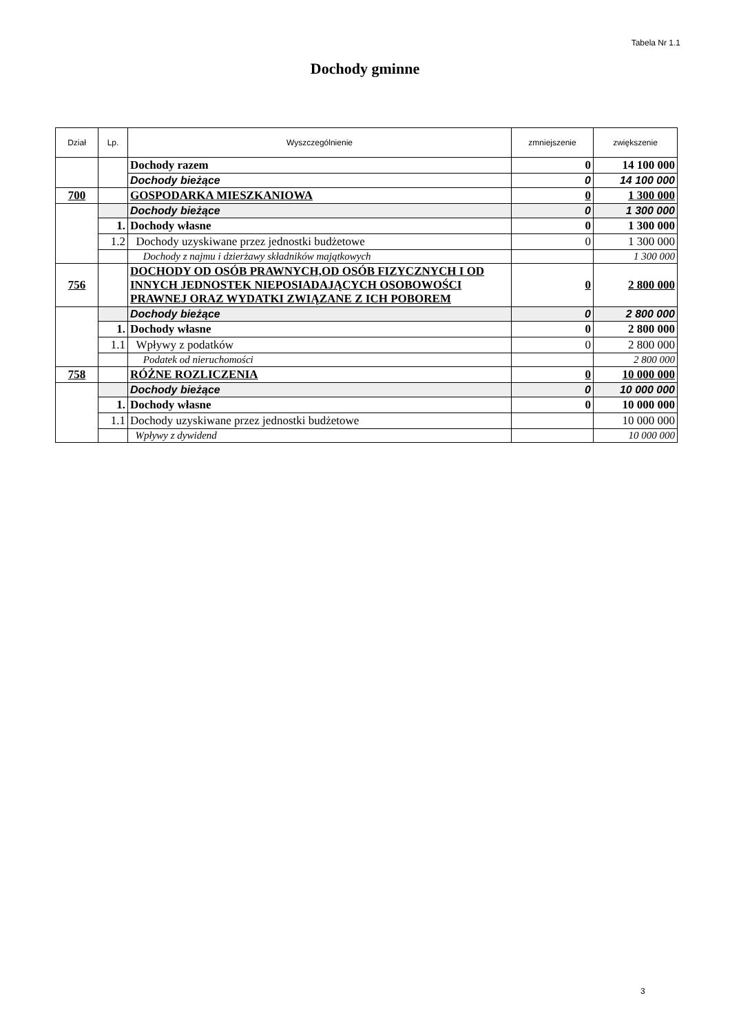Tabela Nr 1.1
Dochody gminne
| Dział | Lp. | Wyszczególnienie | zmniejszenie | zwiększenie |
| --- | --- | --- | --- | --- |
| | | Dochody razem | 0 | 14 100 000 |
| | | Dochody bieżące | 0 | 14 100 000 |
| 700 | | GOSPODARKA MIESZKANIOWA | 0 | 1 300 000 |
| | | Dochody bieżące | 0 | 1 300 000 |
| | 1. | Dochody własne | 0 | 1 300 000 |
| | 1.2 | Dochody uzyskiwane przez jednostki budżetowe | 0 | 1 300 000 |
| | | Dochody z najmu i dzierżawy składników majątkowych | | 1 300 000 |
| 756 | | DOCHODY OD OSÓB PRAWNYCH,OD OSÓB FIZYCZNYCH I OD INNYCH JEDNOSTEK NIEPOSIADAJĄCYCH OSOBOWOŚCI PRAWNEJ ORAZ WYDATKI ZWIĄZANE Z ICH POBOREM | 0 | 2 800 000 |
| | | Dochody bieżące | 0 | 2 800 000 |
| | 1. | Dochody własne | 0 | 2 800 000 |
| | 1.1 | Wpływy z podatków | 0 | 2 800 000 |
| | | Podatek od nieruchomości | | 2 800 000 |
| 758 | | RÓŻNE ROZLICZENIA | 0 | 10 000 000 |
| | | Dochody bieżące | 0 | 10 000 000 |
| | 1. | Dochody własne | 0 | 10 000 000 |
| | 1.1 | Dochody uzyskiwane przez jednostki budżetowe | | 10 000 000 |
| | | Wpływy z dywidend | | 10 000 000 |
3